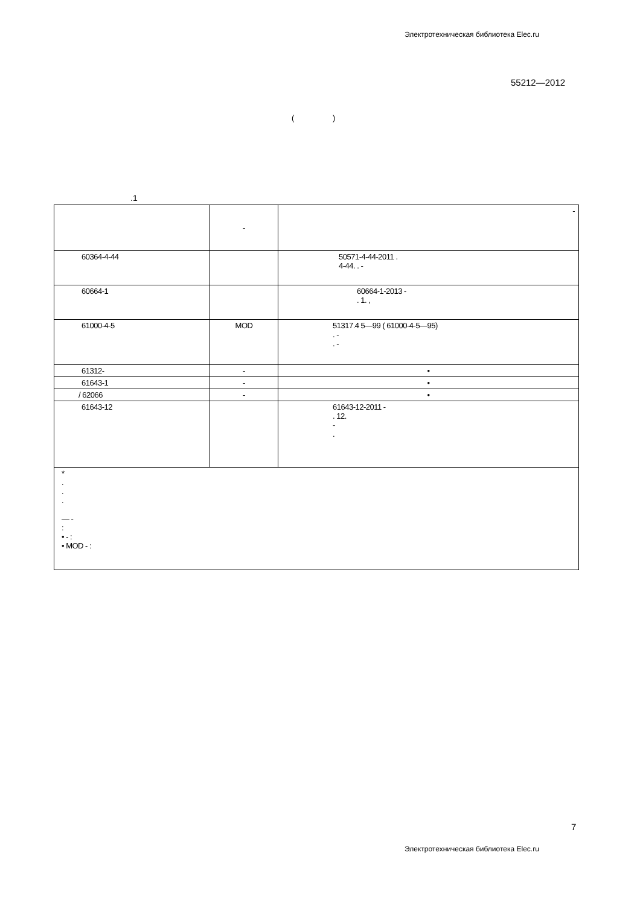Электротехническая библиотека Elec.ru
55212—2012
( )
.1
| | - | - |
| 60364-4-44 | | 50571-4-44-2011 . 4-44. . - |
| 60664-1 | | 60664-1-2013 - . 1. , |
| 61000-4-5 | MOD | 51317.4 5—99 ( 61000-4-5—95) . - . - |
| 61312- | - | • |
| 61643-1 | - | • |
| / 62066 | - | • |
| 61643-12 | | 61643-12-2011 - . 12. - . |
| * . . . — - : • - : • MOD - : | | |
7
Электротехническая библиотека Elec.ru